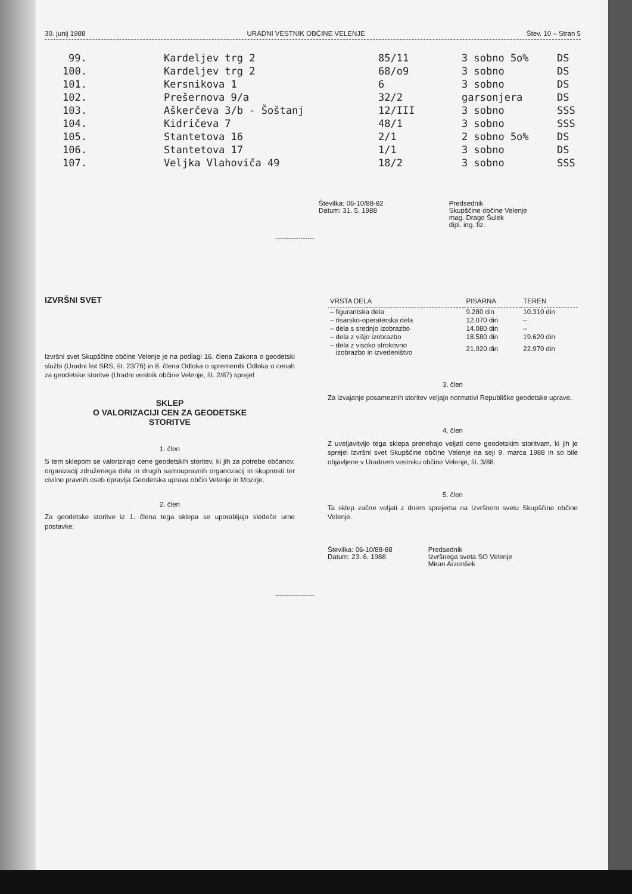30. junij 1988 URADNI VESTNIK OBČINE VELENJE Štev. 10 – Stran 5
| 99. | Kardeljev trg 2 | 85/11 | 3 sobno 5o% | DS |
| 100. | Kardeljev trg 2 | 68/o9 | 3 sobno | DS |
| 101. | Kersnikova 1 | 6 | 3 sobno | DS |
| 102. | Prešernova 9/a | 32/2 | garsonjera | DS |
| 103. | Aškerčeva 3/b - Šoštanj | 12/III | 3 sobno | SSS |
| 104. | Kidričeva 7 | 48/1 | 3 sobno | SSS |
| 105. | Stantetova 16 | 2/1 | 2 sobno 5o% | DS |
| 106. | Stantetova 17 | 1/1 | 3 sobno | DS |
| 107. | Veljka Vlahoviča 49 | 18/2 | 3 sobno | SSS |
Številka: 06-10/88-82
Datum: 31. 5. 1988
Predsednik
Skupščine občine Velenje
mag. Drago Šulek
dipl. ing. fiz.
-----------------
IZVRŠNI SVET
Izvršni svet Skupščine občine Velenje je na podlagi 16. člena Zakona o geodetski službi (Uradni list SRS, št. 23/76) in 8. člena Odloka o spremembi Odloka o cenah za geodetske storitve (Uradni vestnik občine Velenje, št. 2/87) sprejel
SKLEP
O VALORIZACIJI CEN ZA GEODETSKE
STORITVE
1. člen
S tem sklepom se valorizirajo cene geodetskih storitev, ki jih za potrebe občanov, organizacij združenega dela in drugih samoupravnih organozacij in skupnosti ter civilno pravnih oseb opravlja Geodetska uprava občin Velenje in Mozirje.
2. člen
Za geodetske storitve iz 1. člena tega sklepa se uporabljajo sledeče urne postavke:
| VRSTA DELA | PISARNA | TEREN |
| --- | --- | --- |
| – figurantska dela | 9.280 din | 10.310 din |
| – risarsko-operaterska dela | 12.070 din | – |
| – dela s srednjo izobrazbo | 14.080 din | – |
| – dela z višjo izobrazbo | 18.580 din | 19.620 din |
| – dela z visoko strokovno izobrazbo in izvedeništvo | 21.920 din | 22.970 din |
3. člen
Za izvajanje posameznih storitev veljajo normativi Republiške geodetske uprave.
4. člen
Z uveljavitvijo tega sklepa prenehajo veljati cene geodetskim storitvam, ki jih je sprejel Izvršni svet Skupščine občine Velenje na seji 9. marca 1988 in so bile objavljene v Uradnem vestniku občine Velenje, št. 3/88.
5. člen
Ta sklep začne veljati z dnem sprejema na Izvršnem svetu Skupščine občine Velenje.
Številka: 06-10/88-88
Datum: 23. 6. 1988
Predsednik
Izvršnega sveta SO Velenje
Miran Arzenšek
-----------------